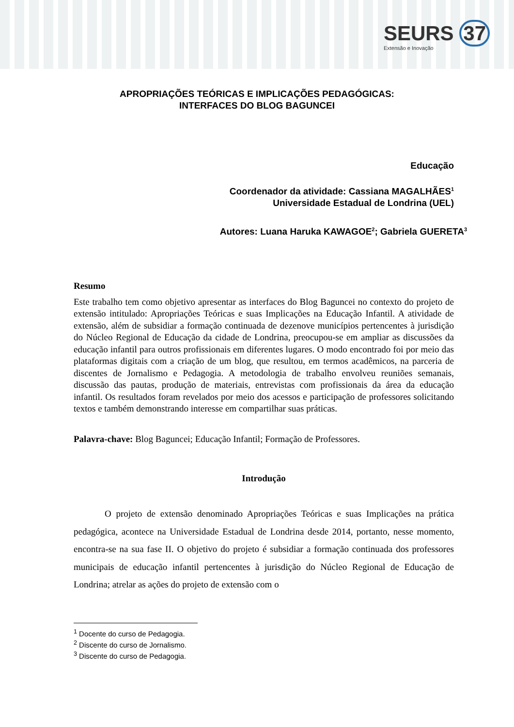SEURS 37
Extensão e Inovação
APROPRIAÇÕES TEÓRICAS E IMPLICAÇÕES PEDAGÓGICAS:
INTERFACES DO BLOG BAGUNCEI
Educação
Coordenador da atividade: Cassiana MAGALHÃES<sup>1</sup>
Universidade Estadual de Londrina (UEL)
Autores: Luana Haruka KAWAGOE<sup>2</sup>; Gabriela GUERETA<sup>3</sup>
Resumo
Este trabalho tem como objetivo apresentar as interfaces do Blog Baguncei no contexto do projeto de extensão intitulado: Apropriações Teóricas e suas Implicações na Educação Infantil. A atividade de extensão, além de subsidiar a formação continuada de dezenove municípios pertencentes à jurisdição do Núcleo Regional de Educação da cidade de Londrina, preocupou-se em ampliar as discussões da educação infantil para outros profissionais em diferentes lugares. O modo encontrado foi por meio das plataformas digitais com a criação de um blog, que resultou, em termos acadêmicos, na parceria de discentes de Jornalismo e Pedagogia. A metodologia de trabalho envolveu reuniões semanais, discussão das pautas, produção de materiais, entrevistas com profissionais da área da educação infantil. Os resultados foram revelados por meio dos acessos e participação de professores solicitando textos e também demonstrando interesse em compartilhar suas práticas.
Palavra-chave: Blog Baguncei; Educação Infantil; Formação de Professores.
Introdução
O projeto de extensão denominado Apropriações Teóricas e suas Implicações na prática pedagógica, acontece na Universidade Estadual de Londrina desde 2014, portanto, nesse momento, encontra-se na sua fase II. O objetivo do projeto é subsidiar a formação continuada dos professores municipais de educação infantil pertencentes à jurisdição do Núcleo Regional de Educação de Londrina; atrelar as ações do projeto de extensão com o
<sup>1</sup> Docente do curso de Pedagogia.
<sup>2</sup> Discente do curso de Jornalismo.
<sup>3</sup> Discente do curso de Pedagogia.